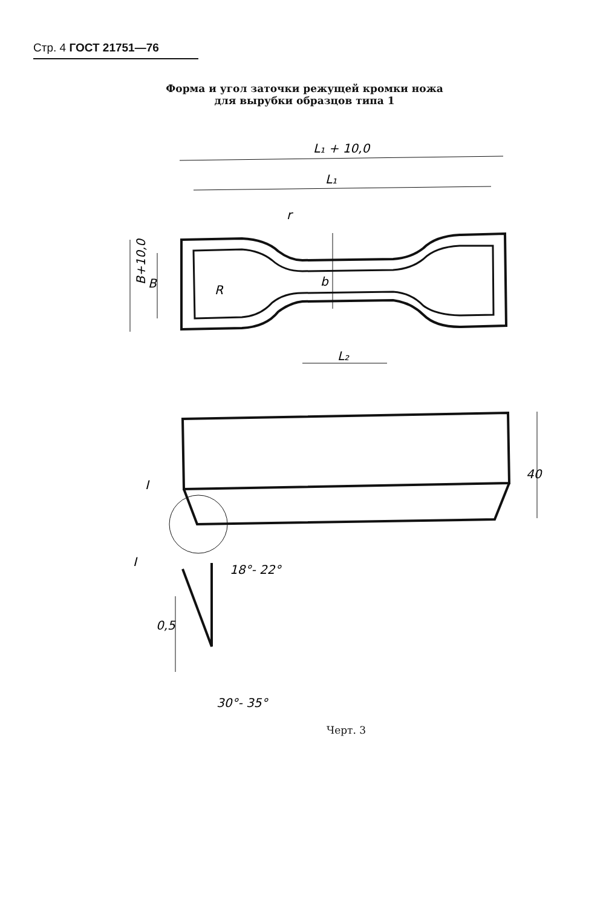Стр. 4 ГОСТ 21751—76
Форма и угол заточки режущей кромки ножа
для вырубки образцов типа 1
L₁ + 10,0
L₁
r
R
b
L₂
B+10,0
B
40
I
I
18°- 22°
0,5
30°- 35°
Черт. 3